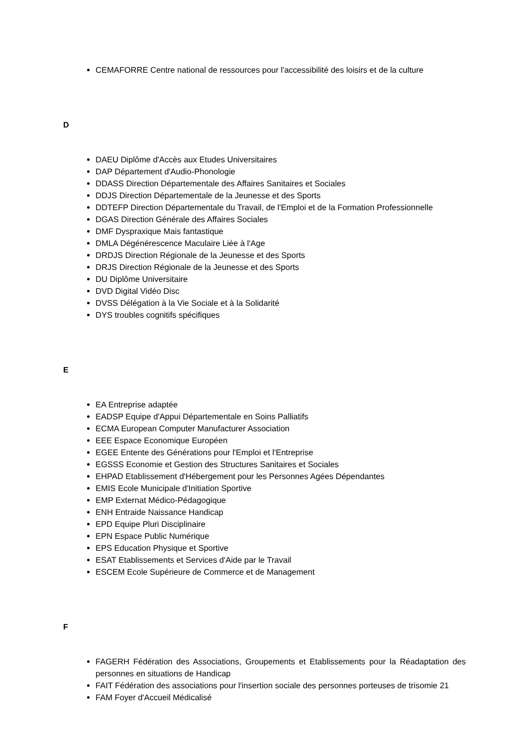CEMAFORRE Centre national de ressources pour l'accessibilité des loisirs et de la culture
D
DAEU Diplôme d'Accès aux Etudes Universitaires
DAP Département d'Audio-Phonologie
DDASS Direction Départementale des Affaires Sanitaires et Sociales
DDJS Direction Départementale de la Jeunesse et des Sports
DDTEFP Direction Départementale du Travail, de l'Emploi et de la Formation Professionnelle
DGAS Direction Générale des Affaires Sociales
DMF Dyspraxique Mais fantastique
DMLA Dégénérescence Maculaire Liée à l'Age
DRDJS Direction Régionale de la Jeunesse et des Sports
DRJS Direction Régionale de la Jeunesse et des Sports
DU Diplôme Universitaire
DVD Digital Vidéo Disc
DVSS Délégation à la Vie Sociale et à la Solidarité
DYS troubles cognitifs spécifiques
E
EA Entreprise adaptée
EADSP Equipe d'Appui Départementale en Soins Palliatifs
ECMA European Computer Manufacturer Association
EEE Espace Economique Européen
EGEE Entente des Générations pour l'Emploi et l'Entreprise
EGSSS Economie et Gestion des Structures Sanitaires et Sociales
EHPAD Etablissement d'Hébergement pour les Personnes Agées Dépendantes
EMIS Ecole Municipale d'Initiation Sportive
EMP Externat Médico-Pédagogique
ENH Entraide Naissance Handicap
EPD Equipe Pluri Disciplinaire
EPN Espace Public Numérique
EPS Education Physique et Sportive
ESAT Etablissements et Services d'Aide par le Travail
ESCEM Ecole Supérieure de Commerce et de Management
F
FAGERH Fédération des Associations, Groupements et Etablissements pour la Réadaptation des personnes en situations de Handicap
FAIT Fédération des associations pour l'insertion sociale des personnes porteuses de trisomie 21
FAM Foyer d'Accueil Médicalisé